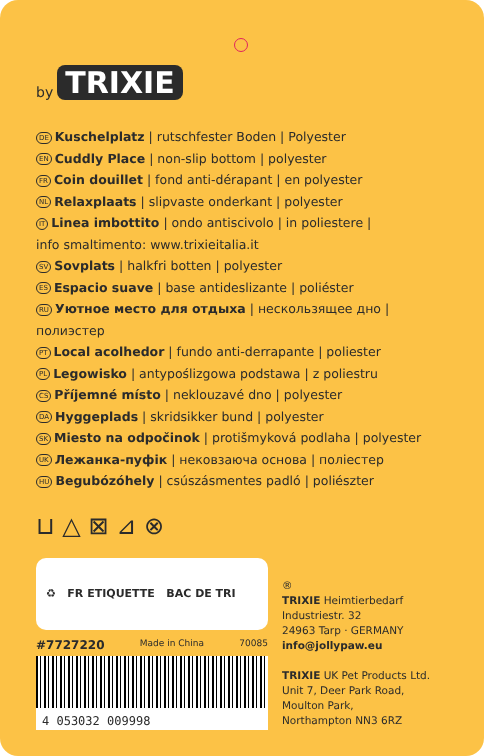by TRIXIE
DE Kuschelplatz | rutschfester Boden | Polyester
EN Cuddly Place | non-slip bottom | polyester
FR Coin douillet | fond anti-dérapant | en polyester
NL Relaxplaats | slipvaste onderkant | polyester
IT Linea imbottito | ondo antiscivolo | in poliestere |
info smaltimento: www.trixieitalia.it
SV Sovplats | halkfri botten | polyester
ES Espacio suave | base antideslizante | poliéster
RU Уютное место для отдыха | нескользящее дно | полиэстер
PT Local acolhedor | fundo anti-derrapante | poliester
PL Legowisko | antypoślizgowa podstawa | z poliestru
CS Příjemné místo | neklouzavé dno | polyester
DA Hyggeplads | skridsikker bund | polyester
SK Miesto na odpočinok | protišmyková podlaha | polyester
UK Лежанка-пуфік | нековзаюча основа | поліестер
HU Begubózóhely | csúszásmentes padló | poliészter
⊔ △ ⊠ ⊿ ⊗
♻ FR ETIQUETTE BAC DE TRI
#7727220 Made in China 70085
4 053032 009998
®
TRIXIE Heimtierbedarf
Industriestr. 32
24963 Tarp · GERMANY
info@jollypaw.eu
TRIXIE UK Pet Products Ltd.
Unit 7, Deer Park Road,
Moulton Park,
Northampton NN3 6RZ